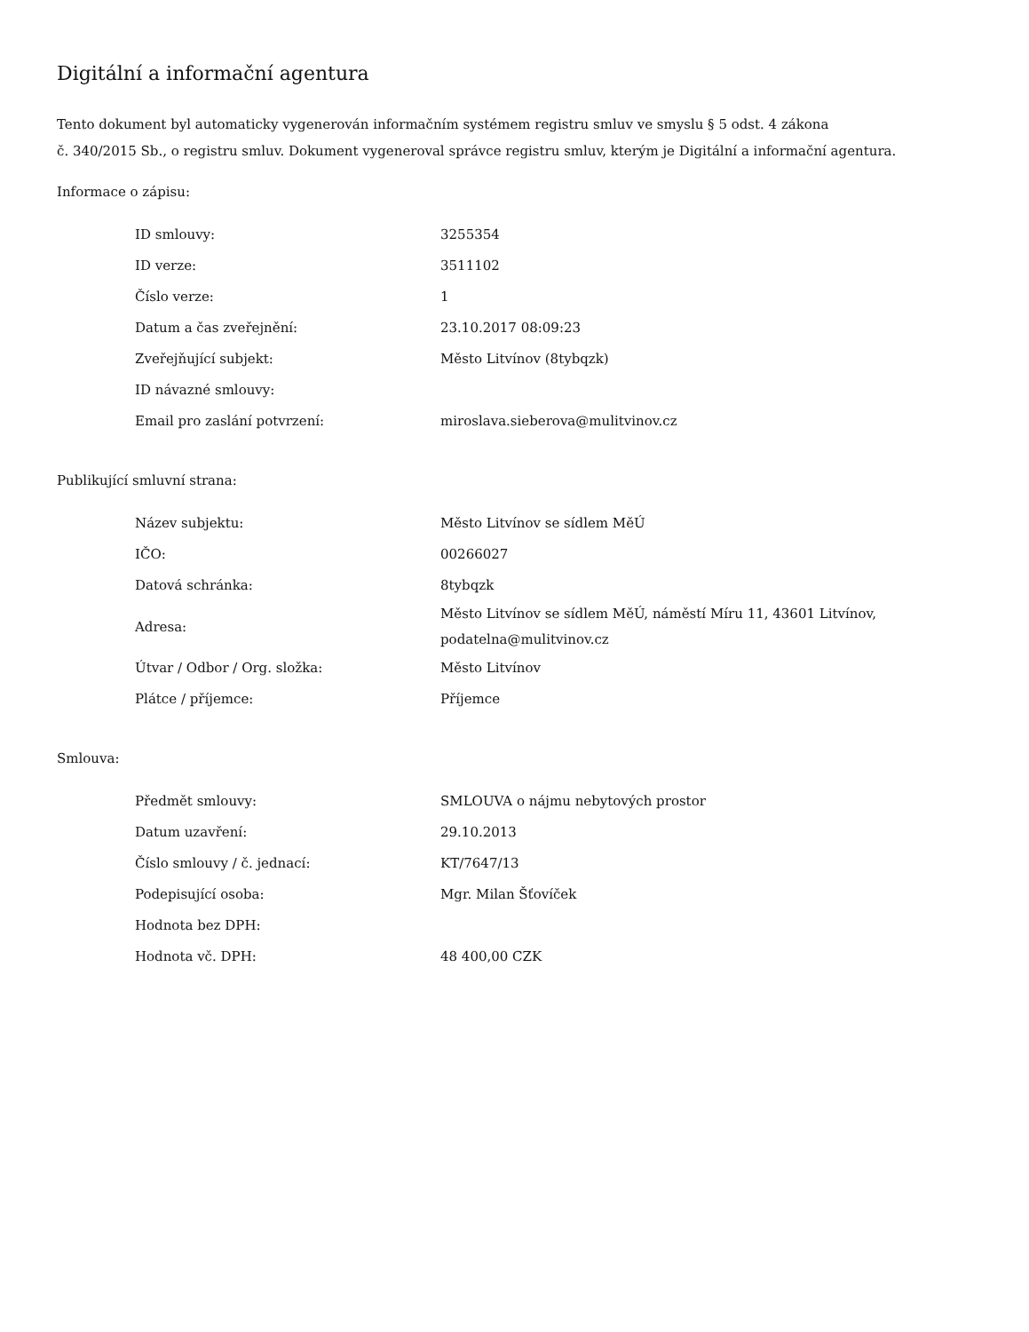Digitální a informační agentura
Tento dokument byl automaticky vygenerován informačním systémem registru smluv ve smyslu § 5 odst. 4 zákona
č. 340/2015 Sb., o registru smluv. Dokument vygeneroval správce registru smluv, kterým je Digitální a informační agentura.
Informace o zápisu:
| ID smlouvy: | 3255354 |
| ID verze: | 3511102 |
| Číslo verze: | 1 |
| Datum a čas zveřejnění: | 23.10.2017 08:09:23 |
| Zveřejňující subjekt: | Město Litvínov (8tybqzk) |
| ID návazné smlouvy: | |
| Email pro zaslání potvrzení: | miroslava.sieberova@mulitvinov.cz |
Publikující smluvní strana:
| Název subjektu: | Město Litvínov se sídlem MěÚ |
| IČO: | 00266027 |
| Datová schránka: | 8tybqzk |
| Adresa: | Město Litvínov se sídlem MěÚ, náměstí Míru 11, 43601 Litvínov, podatelna@mulitvinov.cz |
| Útvar / Odbor / Org. složka: | Město Litvínov |
| Plátce / příjemce: | Příjemce |
Smlouva:
| Předmět smlouvy: | SMLOUVA o nájmu nebytových prostor |
| Datum uzavření: | 29.10.2013 |
| Číslo smlouvy / č. jednací: | KT/7647/13 |
| Podepisující osoba: | Mgr. Milan Šťovíček |
| Hodnota bez DPH: | |
| Hodnota vč. DPH: | 48 400,00 CZK |